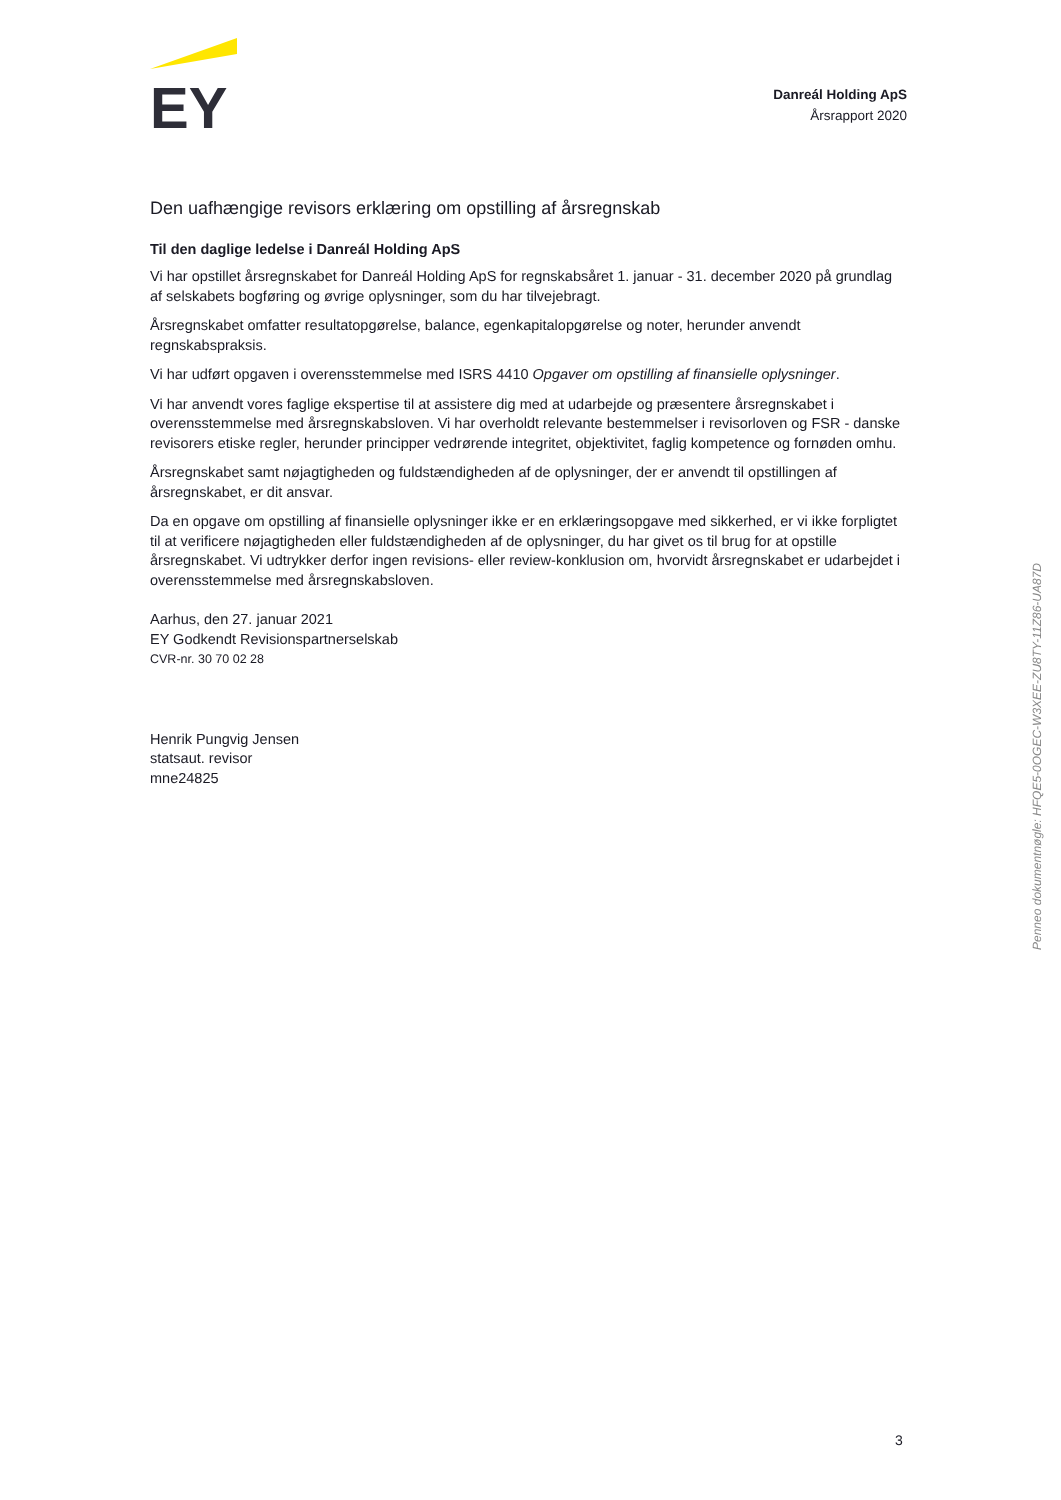EY
Danreál Holding ApS
Årsrapport 2020
Den uafhængige revisors erklæring om opstilling af årsregnskab
Til den daglige ledelse i Danreál Holding ApS
Vi har opstillet årsregnskabet for Danreál Holding ApS for regnskabsåret 1. januar - 31. december 2020 på grundlag af selskabets bogføring og øvrige oplysninger, som du har tilvejebragt.
Årsregnskabet omfatter resultatopgørelse, balance, egenkapitalopgørelse og noter, herunder anvendt regnskabspraksis.
Vi har udført opgaven i overensstemmelse med ISRS 4410 Opgaver om opstilling af finansielle oplysninger.
Vi har anvendt vores faglige ekspertise til at assistere dig med at udarbejde og præsentere årsregnskabet i overensstemmelse med årsregnskabsloven. Vi har overholdt relevante bestemmelser i revisorloven og FSR - danske revisorers etiske regler, herunder principper vedrørende integritet, objektivitet, faglig kompetence og fornøden omhu.
Årsregnskabet samt nøjagtigheden og fuldstændigheden af de oplysninger, der er anvendt til opstillingen af årsregnskabet, er dit ansvar.
Da en opgave om opstilling af finansielle oplysninger ikke er en erklæringsopgave med sikkerhed, er vi ikke forpligtet til at verificere nøjagtigheden eller fuldstændigheden af de oplysninger, du har givet os til brug for at opstille årsregnskabet. Vi udtrykker derfor ingen revisions- eller review-konklusion om, hvorvidt årsregnskabet er udarbejdet i overensstemmelse med årsregnskabsloven.
Aarhus, den 27. januar 2021
EY Godkendt Revisionspartnerselskab
CVR-nr. 30 70 02 28
Henrik Pungvig Jensen
statsaut. revisor
mne24825
Penneo dokumentnøgle: HFQE5-0OGEC-W3XEE-ZU8TY-11Z86-UA87D
3